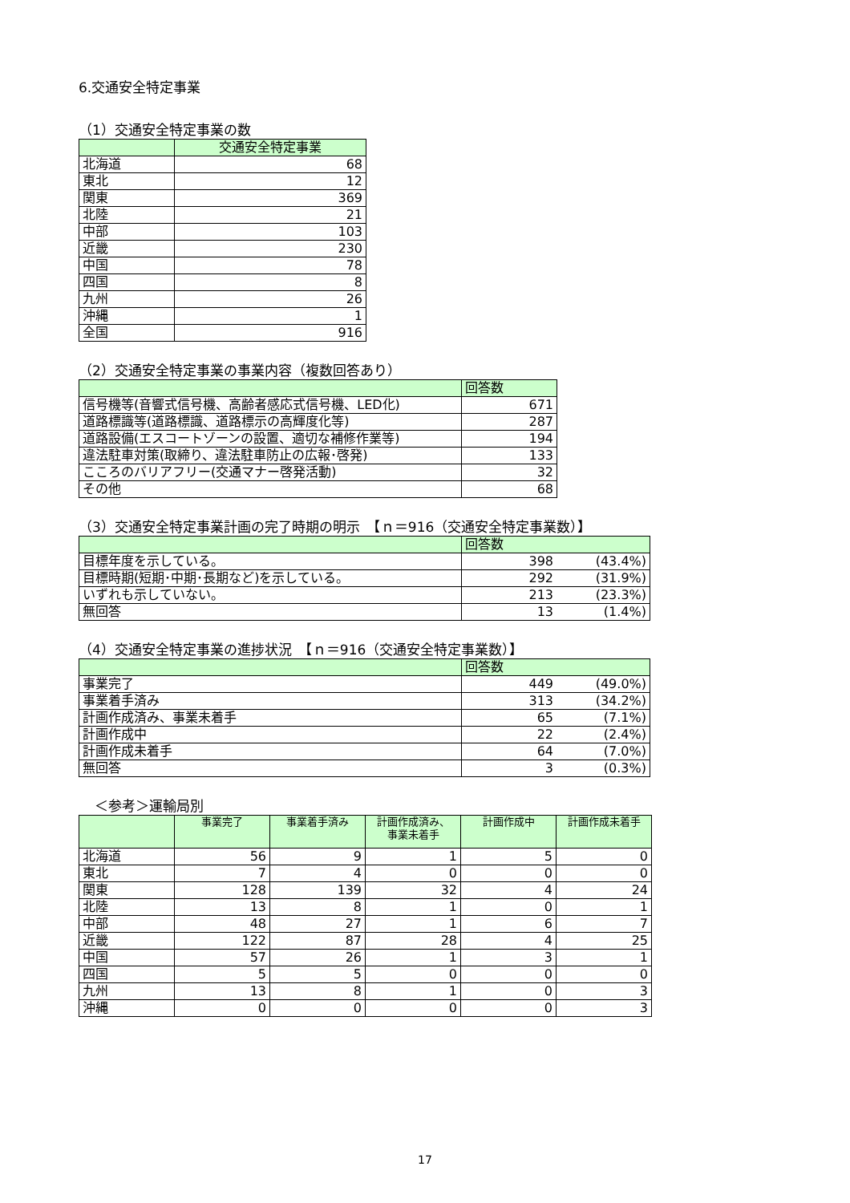6.交通安全特定事業
（1）交通安全特定事業の数
| | 交通安全特定事業 |
| --- | --- |
| 北海道 | 68 |
| 東北 | 12 |
| 関東 | 369 |
| 北陸 | 21 |
| 中部 | 103 |
| 近畿 | 230 |
| 中国 | 78 |
| 四国 | 8 |
| 九州 | 26 |
| 沖縄 | 1 |
| 全国 | 916 |
（2）交通安全特定事業の事業内容（複数回答あり）
| | 回答数 |
| --- | --- |
| 信号機等(音響式信号機、高齢者感応式信号機、LED化) | 671 |
| 道路標識等(道路標識、道路標示の高輝度化等) | 287 |
| 道路設備(エスコートゾーンの設置、適切な補修作業等) | 194 |
| 違法駐車対策(取締り、違法駐車防止の広報･啓発) | 133 |
| こころのバリアフリー(交通マナー啓発活動) | 32 |
| その他 | 68 |
（3）交通安全特定事業計画の完了時期の明示　【ｎ＝916（交通安全特定事業数）】
| | 回答数 | |
| --- | --- | --- |
| 目標年度を示している。 | 398 | (43.4%) |
| 目標時期(短期･中期･長期など)を示している。 | 292 | (31.9%) |
| いずれも示していない。 | 213 | (23.3%) |
| 無回答 | 13 | (1.4%) |
（4）交通安全特定事業の進捗状況　【ｎ＝916（交通安全特定事業数）】
| | 回答数 | |
| --- | --- | --- |
| 事業完了 | 449 | (49.0%) |
| 事業着手済み | 313 | (34.2%) |
| 計画作成済み、事業未着手 | 65 | (7.1%) |
| 計画作成中 | 22 | (2.4%) |
| 計画作成未着手 | 64 | (7.0%) |
| 無回答 | 3 | (0.3%) |
＜参考＞運輸局別
| | 事業完了 | 事業着手済み | 計画作成済み、 事業未着手 | 計画作成中 | 計画作成未着手 |
| --- | --- | --- | --- | --- | --- |
| 北海道 | 56 | 9 | 1 | 5 | 0 |
| 東北 | 7 | 4 | 0 | 0 | 0 |
| 関東 | 128 | 139 | 32 | 4 | 24 |
| 北陸 | 13 | 8 | 1 | 0 | 1 |
| 中部 | 48 | 27 | 1 | 6 | 7 |
| 近畿 | 122 | 87 | 28 | 4 | 25 |
| 中国 | 57 | 26 | 1 | 3 | 1 |
| 四国 | 5 | 5 | 0 | 0 | 0 |
| 九州 | 13 | 8 | 1 | 0 | 3 |
| 沖縄 | 0 | 0 | 0 | 0 | 3 |
17